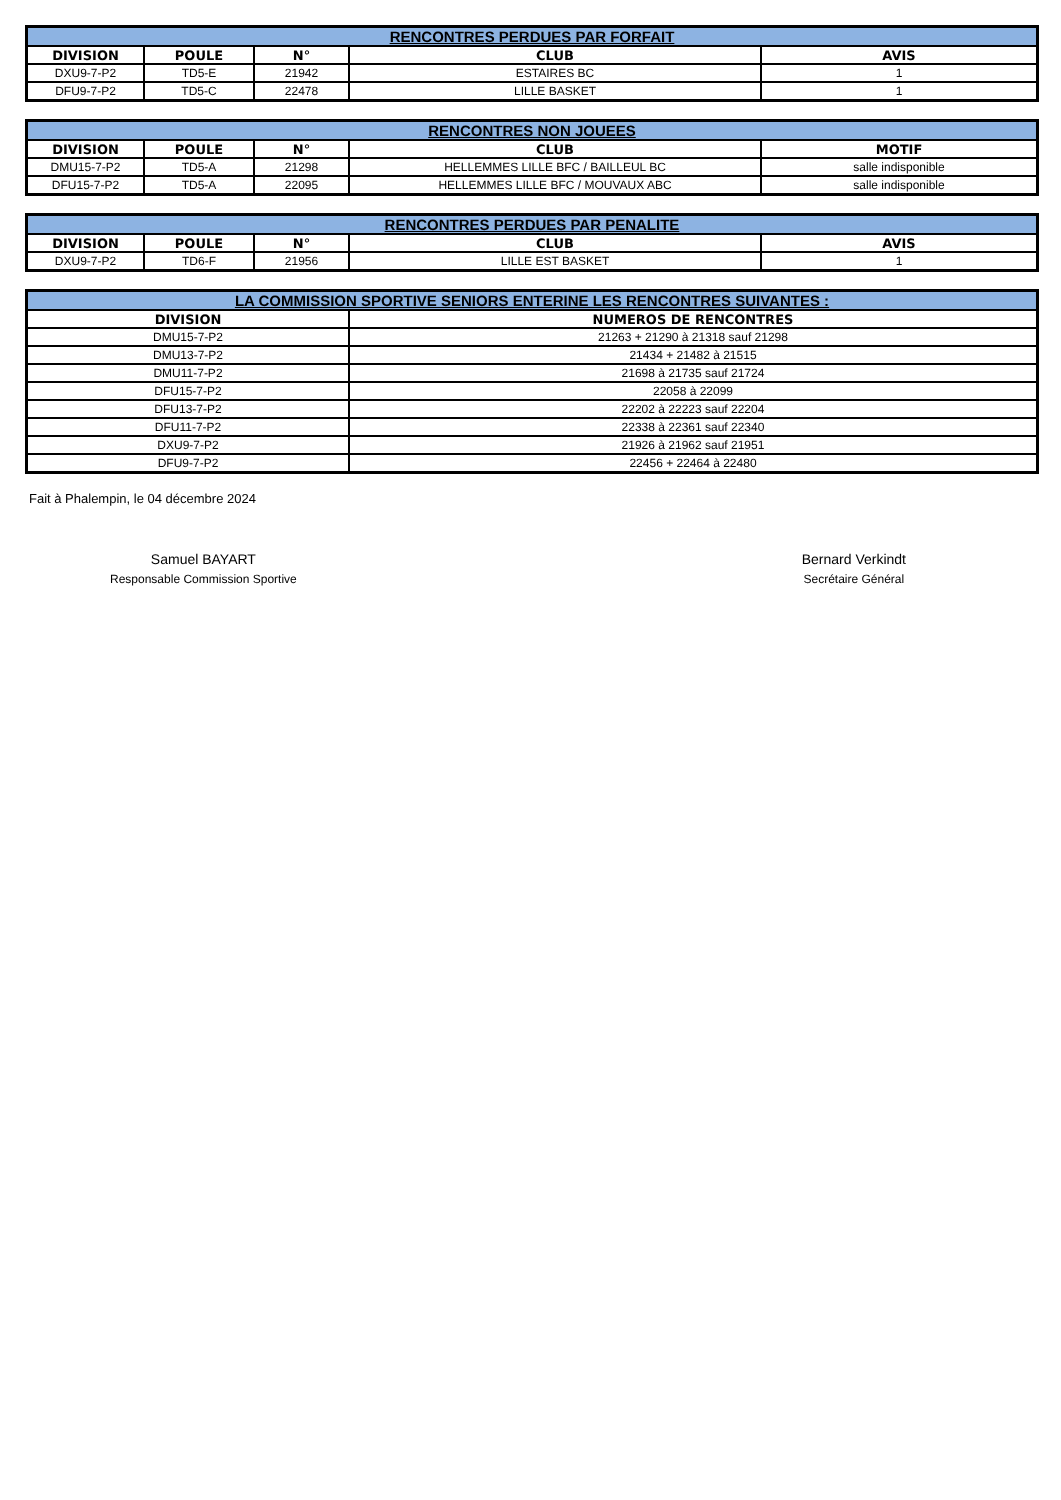| RENCONTRES PERDUES PAR FORFAIT | | | | |
| --- | --- | --- | --- | --- |
| DIVISION | POULE | N° | CLUB | AVIS |
| DXU9-7-P2 | TD5-E | 21942 | ESTAIRES BC | 1 |
| DFU9-7-P2 | TD5-C | 22478 | LILLE BASKET | 1 |
| RENCONTRES NON JOUEES | | | | |
| --- | --- | --- | --- | --- |
| DIVISION | POULE | N° | CLUB | MOTIF |
| DMU15-7-P2 | TD5-A | 21298 | HELLEMMES LILLE BFC / BAILLEUL BC | salle indisponible |
| DFU15-7-P2 | TD5-A | 22095 | HELLEMMES LILLE BFC / MOUVAUX ABC | salle indisponible |
| RENCONTRES PERDUES PAR PENALITE | | | | |
| --- | --- | --- | --- | --- |
| DIVISION | POULE | N° | CLUB | AVIS |
| DXU9-7-P2 | TD6-F | 21956 | LILLE EST BASKET | 1 |
| LA COMMISSION SPORTIVE SENIORS ENTERINE LES RENCONTRES SUIVANTES : | |
| --- | --- |
| DIVISION | NUMEROS DE RENCONTRES |
| DMU15-7-P2 | 21263 + 21290 à 21318 sauf 21298 |
| DMU13-7-P2 | 21434 + 21482 à 21515 |
| DMU11-7-P2 | 21698 à 21735 sauf 21724 |
| DFU15-7-P2 | 22058 à 22099 |
| DFU13-7-P2 | 22202 à 22223 sauf 22204 |
| DFU11-7-P2 | 22338 à 22361 sauf 22340 |
| DXU9-7-P2 | 21926 à 21962 sauf 21951 |
| DFU9-7-P2 | 22456 + 22464 à 22480 |
Fait à Phalempin, le 04 décembre 2024
Samuel BAYART
Responsable Commission Sportive
Bernard Verkindt
Secrétaire Général